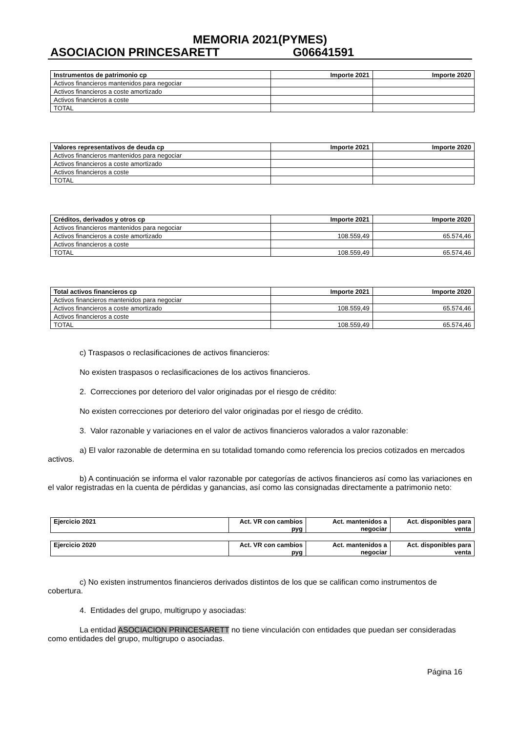MEMORIA 2021(PYMES)
ASOCIACION PRINCESARETT G06641591
| Instrumentos de patrimonio cp | Importe 2021 | Importe 2020 |
| --- | --- | --- |
| Activos financieros mantenidos para negociar | | |
| Activos financieros a coste amortizado | | |
| Activos financieros a coste | | |
| TOTAL | | |
| Valores representativos de deuda cp | Importe 2021 | Importe 2020 |
| --- | --- | --- |
| Activos financieros mantenidos para negociar | | |
| Activos financieros a coste amortizado | | |
| Activos financieros a coste | | |
| TOTAL | | |
| Créditos, derivados y otros cp | Importe 2021 | Importe 2020 |
| --- | --- | --- |
| Activos financieros mantenidos para negociar | | |
| Activos financieros a coste amortizado | 108.559,49 | 65.574,46 |
| Activos financieros a coste | | |
| TOTAL | 108.559,49 | 65.574,46 |
| Total activos financieros cp | Importe 2021 | Importe 2020 |
| --- | --- | --- |
| Activos financieros mantenidos para negociar | | |
| Activos financieros a coste amortizado | 108.559,49 | 65.574,46 |
| Activos financieros a coste | | |
| TOTAL | 108.559,49 | 65.574,46 |
c) Traspasos o reclasificaciones de activos financieros:
No existen traspasos o reclasificaciones de los activos financieros.
2. Correcciones por deterioro del valor originadas por el riesgo de crédito:
No existen correcciones por deterioro del valor originadas por el riesgo de crédito.
3. Valor razonable y variaciones en el valor de activos financieros valorados a valor razonable:
a) El valor razonable de determina en su totalidad tomando como referencia los precios cotizados en mercados activos.
b) A continuación se informa el valor razonable por categorías de activos financieros así como las variaciones en el valor registradas en la cuenta de pérdidas y ganancias, así como las consignadas directamente a patrimonio neto:
| Ejercicio 2021 | Act. VR con cambios pyg | Act. mantenidos a negociar | Act. disponibles para venta |
| --- | --- | --- | --- |
| Ejercicio 2020 | Act. VR con cambios pyg | Act. mantenidos a negociar | Act. disponibles para venta |
| --- | --- | --- | --- |
c) No existen instrumentos financieros derivados distintos de los que se califican como instrumentos de cobertura.
4. Entidades del grupo, multigrupo y asociadas:
La entidad ASOCIACION PRINCESARETT no tiene vinculación con entidades que puedan ser consideradas como entidades del grupo, multigrupo o asociadas.
Página 16